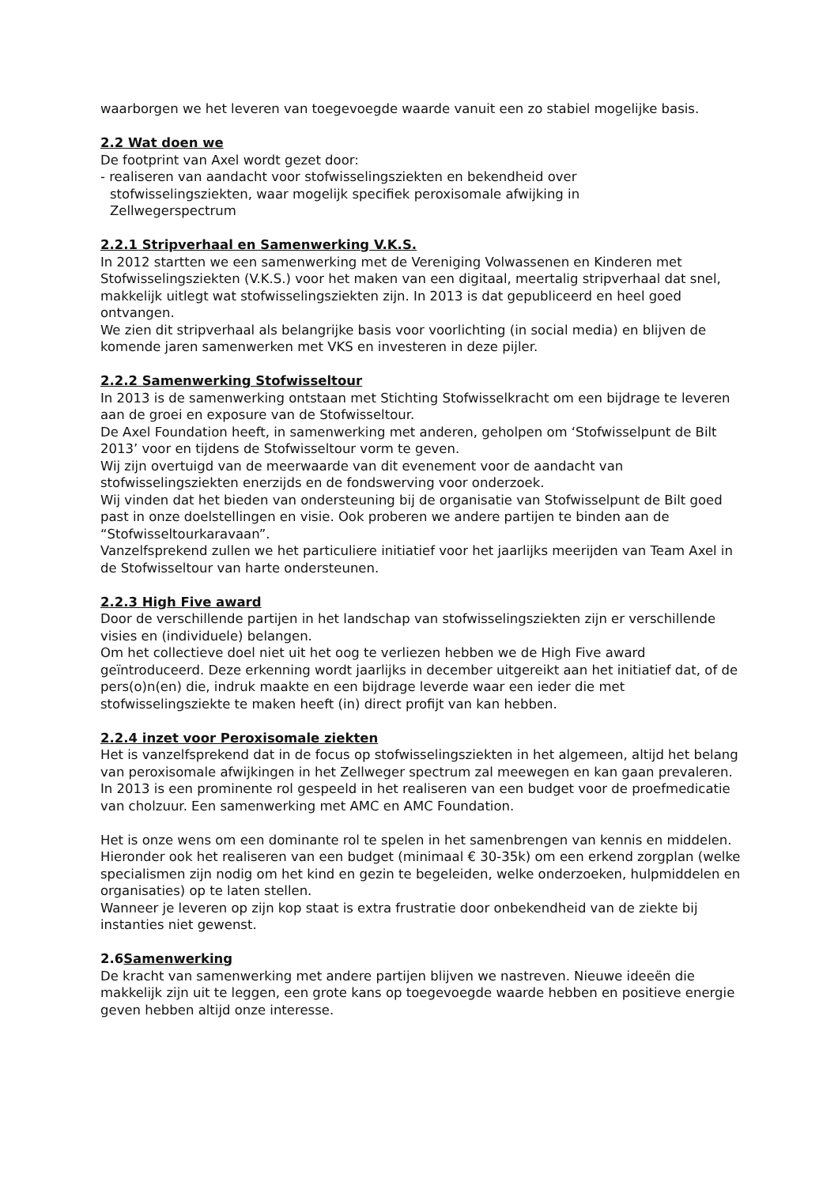waarborgen we het leveren van toegevoegde waarde vanuit een zo stabiel mogelijke basis.
2.2 Wat doen we
De footprint van Axel wordt gezet door:
- realiseren van aandacht voor stofwisselingsziekten en bekendheid over
stofwisselingsziekten, waar mogelijk specifiek peroxisomale afwijking in
Zellwegerspectrum
2.2.1 Stripverhaal en Samenwerking V.K.S.
In 2012 startten we een samenwerking met de Vereniging Volwassenen en Kinderen met Stofwisselingsziekten (V.K.S.) voor het maken van een digitaal, meertalig stripverhaal dat snel, makkelijk uitlegt wat stofwisselingsziekten zijn. In 2013 is dat gepubliceerd en heel goed ontvangen.
We zien dit stripverhaal als belangrijke basis voor voorlichting (in social media) en blijven de komende jaren samenwerken met VKS en investeren in deze pijler.
2.2.2 Samenwerking Stofwisseltour
In 2013 is de samenwerking ontstaan met Stichting Stofwisselkracht om een bijdrage te leveren aan de groei en exposure van de Stofwisseltour.
De Axel Foundation heeft, in samenwerking met anderen, geholpen om ‘Stofwisselpunt de Bilt 2013’ voor en tijdens de Stofwisseltour vorm te geven.
Wij zijn overtuigd van de meerwaarde van dit evenement voor de aandacht van stofwisselingsziekten enerzijds en de fondswerving voor onderzoek.
Wij vinden dat het bieden van ondersteuning bij de organisatie van Stofwisselpunt de Bilt goed past in onze doelstellingen en visie. Ook proberen we andere partijen te binden aan de “Stofwisseltourkaravaan”.
Vanzelfsprekend zullen we het particuliere initiatief voor het jaarlijks meerijden van Team Axel in de Stofwisseltour van harte ondersteunen.
2.2.3 High Five award
Door de verschillende partijen in het landschap van stofwisselingsziekten zijn er verschillende visies en (individuele) belangen.
Om het collectieve doel niet uit het oog te verliezen hebben we de High Five award geïntroduceerd. Deze erkenning wordt jaarlijks in december uitgereikt aan het initiatief dat, of de pers(o)n(en) die, indruk maakte en een bijdrage leverde waar een ieder die met stofwisselingsziekte te maken heeft (in) direct profijt van kan hebben.
2.2.4 inzet voor Peroxisomale ziekten
Het is vanzelfsprekend dat in de focus op stofwisselingsziekten in het algemeen, altijd het belang van peroxisomale afwijkingen in het Zellweger spectrum zal meewegen en kan gaan prevaleren.
In 2013 is een prominente rol gespeeld in het realiseren van een budget voor de proefmedicatie van cholzuur. Een samenwerking met AMC en AMC Foundation.
Het is onze wens om een dominante rol te spelen in het samenbrengen van kennis en middelen. Hieronder ook het realiseren van een budget (minimaal € 30-35k) om een erkend zorgplan (welke specialismen zijn nodig om het kind en gezin te begeleiden, welke onderzoeken, hulpmiddelen en organisaties) op te laten stellen.
Wanneer je leveren op zijn kop staat is extra frustratie door onbekendheid van de ziekte bij instanties niet gewenst.
2.6Samenwerking
De kracht van samenwerking met andere partijen blijven we nastreven. Nieuwe ideeën die makkelijk zijn uit te leggen, een grote kans op toegevoegde waarde hebben en positieve energie geven hebben altijd onze interesse.